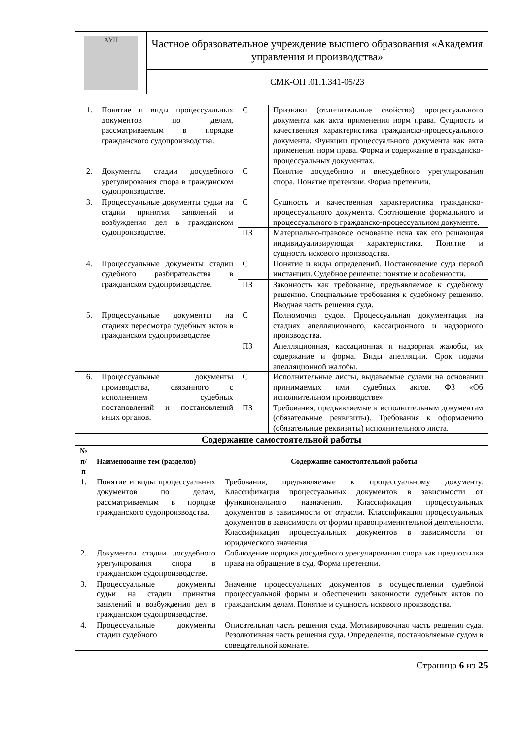| АУП | Частное образовательное учреждение высшего образования «Академия управления и производства» |
| | СМК-ОП .01.1.341-05/23 |
| 1. | Понятие и виды процессуальных документов по делам, рассматриваемым в порядке гражданского судопроизводства. | С | Признаки (отличительные свойства) процессуального документа как акта применения норм права. Сущность и качественная характеристика гражданско-процессуального документа. Функции процессуального документа как акта применения норм права. Форма и содержание в гражданско-процессуальных документах. |
| 2. | Документы стадии досудебного урегулирования спора в гражданском судопроизводстве. | С | Понятие досудебного и внесудебного урегулирования спора. Понятие претензии. Форма претензии. |
| 3. | Процессуальные документы судьи на стадии принятия заявлений и возбуждения дел в гражданском судопроизводстве. | С | Сущность и качественная характеристика гражданско-процессуального документа. Соотношение формального и процессуального в гражданско-процессуальном документе. |
| | | ПЗ | Материально-правовое основание иска как его решающая индивидуализирующая характеристика. Понятие и сущность искового производства. |
| 4. | Процессуальные документы стадии судебного разбирательства в гражданском судопроизводстве. | С | Понятие и виды определений. Постановление суда первой инстанции. Судебное решение: понятие и особенности. |
| | | ПЗ | Законность как требование, предъявляемое к судебному решению. Специальные требования к судебному решению. Вводная часть решения суда. |
| 5. | Процессуальные документы на стадиях пересмотра судебных актов в гражданском судопроизводстве | С | Полномочия судов. Процессуальная документация на стадиях апелляционного, кассационного и надзорного производства. |
| | | ПЗ | Апелляционная, кассационная и надзорная жалобы, их содержание и форма. Виды апелляции. Срок подачи апелляционной жалобы. |
| 6. | Процессуальные документы производства, связанного с исполнением судебных постановлений и постановлений иных органов. | С | Исполнительные листы, выдаваемые судами на основании принимаемых ими судебных актов. ФЗ «Об исполнительном производстве». |
| | | ПЗ | Требования, предъявляемые к исполнительным документам (обязательные реквизиты). Требования к оформлению (обязательные реквизиты) исполнительного листа. |
Содержание самостоятельной работы
| № п/п | Наименование тем (разделов) | Содержание самостоятельной работы |
| --- | --- | --- |
| 1. | Понятие и виды процессуальных документов по делам, рассматриваемым в порядке гражданского судопроизводства. | Требования, предъявляемые к процессуальному документу. Классификация процессуальных документов в зависимости от функционального назначения. Классификация процессуальных документов в зависимости от отрасли. Классификация процессуальных документов в зависимости от формы правоприменительной деятельности. Классификация процессуальных документов в зависимости от юридического значения |
| 2. | Документы стадии досудебного урегулирования спора в гражданском судопроизводстве. | Соблюдение порядка досудебного урегулирования спора как предпосылка права на обращение в суд. Форма претензии. |
| 3. | Процессуальные документы судьи на стадии принятия заявлений и возбуждения дел в гражданском судопроизводстве. | Значение процессуальных документов в осуществлении судебной процессуальной формы и обеспечении законности судебных актов по гражданским делам. Понятие и сущность искового производства. |
| 4. | Процессуальные документы стадии судебного | Описательная часть решения суда. Мотивировочная часть решения суда. Резолютивная часть решения суда. Определения, постановляемые судом в совещательной комнате. |
Страница 6 из 25